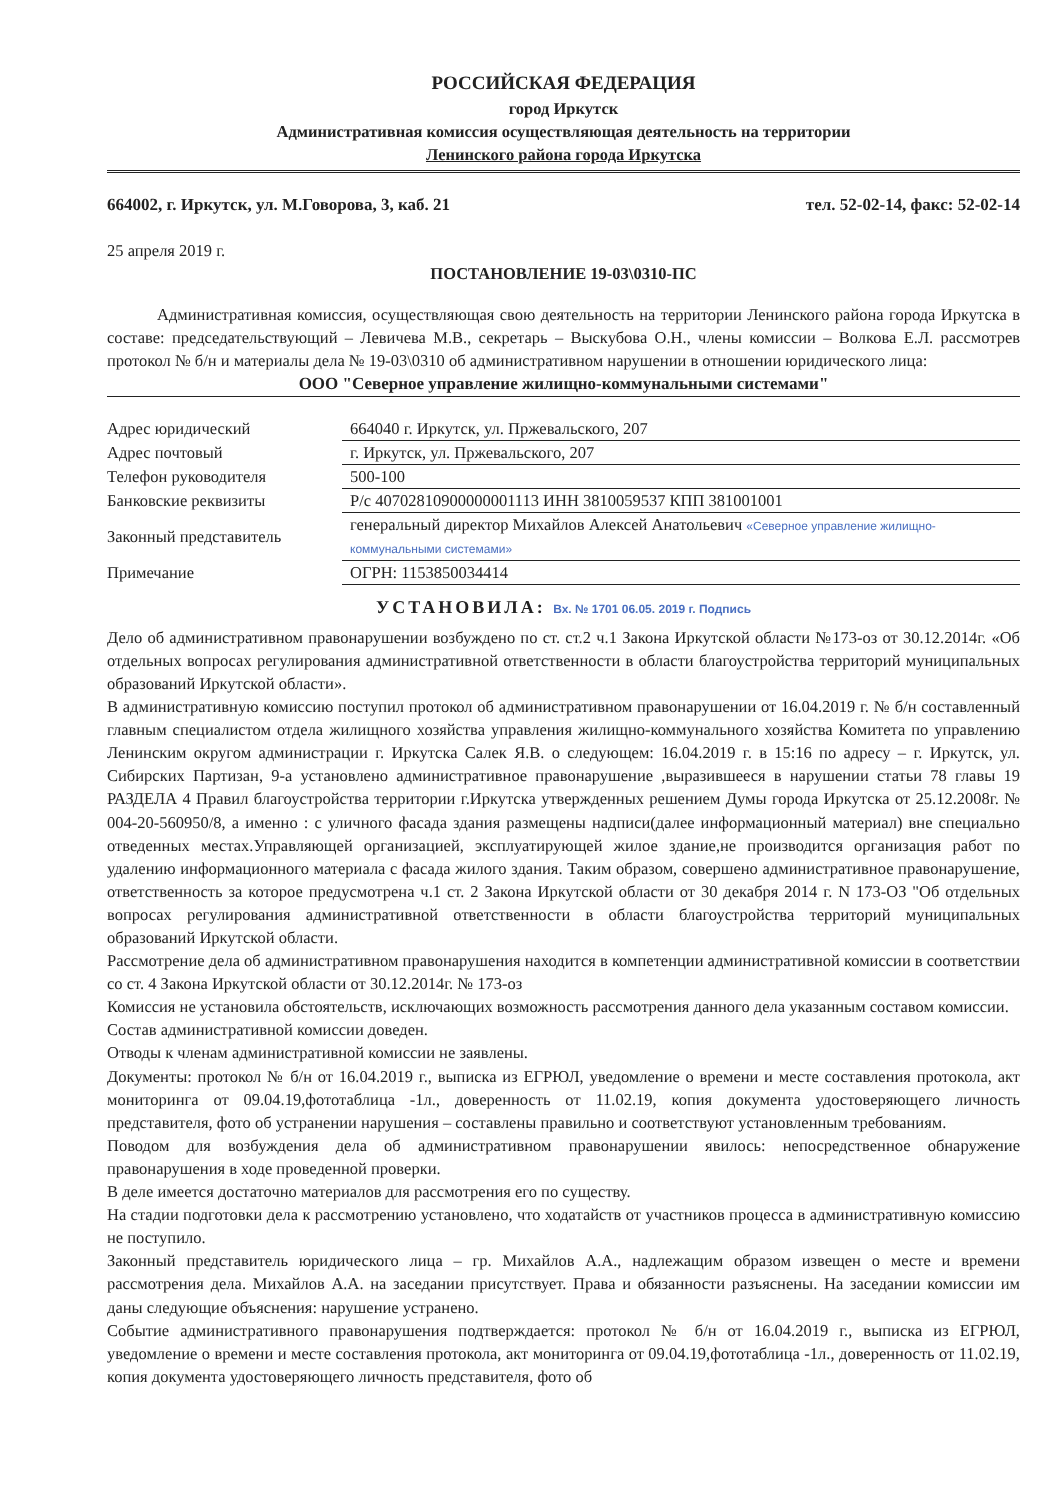РОССИЙСКАЯ ФЕДЕРАЦИЯ
город Иркутск
Административная комиссия осуществляющая деятельность на территории
Ленинского района города Иркутска
664002, г. Иркутск, ул. М.Говорова, 3, каб. 21 тел. 52-02-14, факс: 52-02-14
25 апреля 2019 г.
ПОСТАНОВЛЕНИЕ 19-03\0310-ПС
Административная комиссия, осуществляющая свою деятельность на территории Ленинского района города Иркутска в составе: председательствующий – Левичева М.В., секретарь – Выскубова О.Н., члены комиссии – Волкова Е.Л. рассмотрев протокол № б/н и материалы дела № 19-03\0310 об административном нарушении в отношении юридического лица:
ООО "Северное управление жилищно-коммунальными системами"
| Адрес юридический | 664040 г. Иркутск, ул. Пржевальского, 207 |
| Адрес почтовый | г. Иркутск, ул. Пржевальского, 207 |
| Телефон руководителя | 500-100 |
| Банковские реквизиты | Р/с 40702810900000001113 ИНН 3810059537 КПП 381001001 |
| Законный представитель | генеральный директор Михайлов Алексей Анатольевич «Северное управление жилищно-коммунальными системами» |
| Примечание | ОГРН: 1153850034414 |
УСТАНОВИЛА: Вх. № 1701 06.05. 2019 г. Подпись
Дело об административном правонарушении возбуждено по ст. ст.2 ч.1 Закона Иркутской области №173-оз от 30.12.2014г. «Об отдельных вопросах регулирования административной ответственности в области благоустройства территорий муниципальных образований Иркутской области».
В административную комиссию поступил протокол об административном правонарушении от 16.04.2019 г. № б/н составленный главным специалистом отдела жилищного хозяйства управления жилищно-коммунального хозяйства Комитета по управлению Ленинским округом администрации г. Иркутска Салек Я.В. о следующем: 16.04.2019 г. в 15:16 по адресу – г. Иркутск, ул. Сибирских Партизан, 9-а установлено административное правонарушение ,выразившееся в нарушении статьи 78 главы 19 РАЗДЕЛА 4 Правил благоустройства территории г.Иркутска утвержденных решением Думы города Иркутска от 25.12.2008г. № 004-20-560950/8, а именно : с уличного фасада здания размещены надписи(далее информационный материал) вне специально отведенных местах.Управляющей организацией, эксплуатирующей жилое здание,не производится организация работ по удалению информационного материала с фасада жилого здания. Таким образом, совершено административное правонарушение, ответственность за которое предусмотрена ч.1 ст. 2 Закона Иркутской области от 30 декабря 2014 г. N 173-ОЗ "Об отдельных вопросах регулирования административной ответственности в области благоустройства территорий муниципальных образований Иркутской области.
Рассмотрение дела об административном правонарушения находится в компетенции административной комиссии в соответствии со ст. 4 Закона Иркутской области от 30.12.2014г. № 173-оз
Комиссия не установила обстоятельств, исключающих возможность рассмотрения данного дела указанным составом комиссии.
Состав административной комиссии доведен.
Отводы к членам административной комиссии не заявлены.
Документы: протокол № б/н от 16.04.2019 г., выписка из ЕГРЮЛ, уведомление о времени и месте составления протокола, акт мониторинга от 09.04.19,фототаблица -1л., доверенность от 11.02.19, копия документа удостоверяющего личность представителя, фото об устранении нарушения – составлены правильно и соответствуют установленным требованиям.
Поводом для возбуждения дела об административном правонарушении явилось: непосредственное обнаружение правонарушения в ходе проведенной проверки.
В деле имеется достаточно материалов для рассмотрения его по существу.
На стадии подготовки дела к рассмотрению установлено, что ходатайств от участников процесса в административную комиссию не поступило.
Законный представитель юридического лица – гр. Михайлов А.А., надлежащим образом извещен о месте и времени рассмотрения дела. Михайлов А.А. на заседании присутствует. Права и обязанности разъяснены. На заседании комиссии им даны следующие объяснения: нарушение устранено.
Событие административного правонарушения подтверждается: протокол № б/н от 16.04.2019 г., выписка из ЕГРЮЛ, уведомление о времени и месте составления протокола, акт мониторинга от 09.04.19,фототаблица -1л., доверенность от 11.02.19, копия документа удостоверяющего личность представителя, фото об